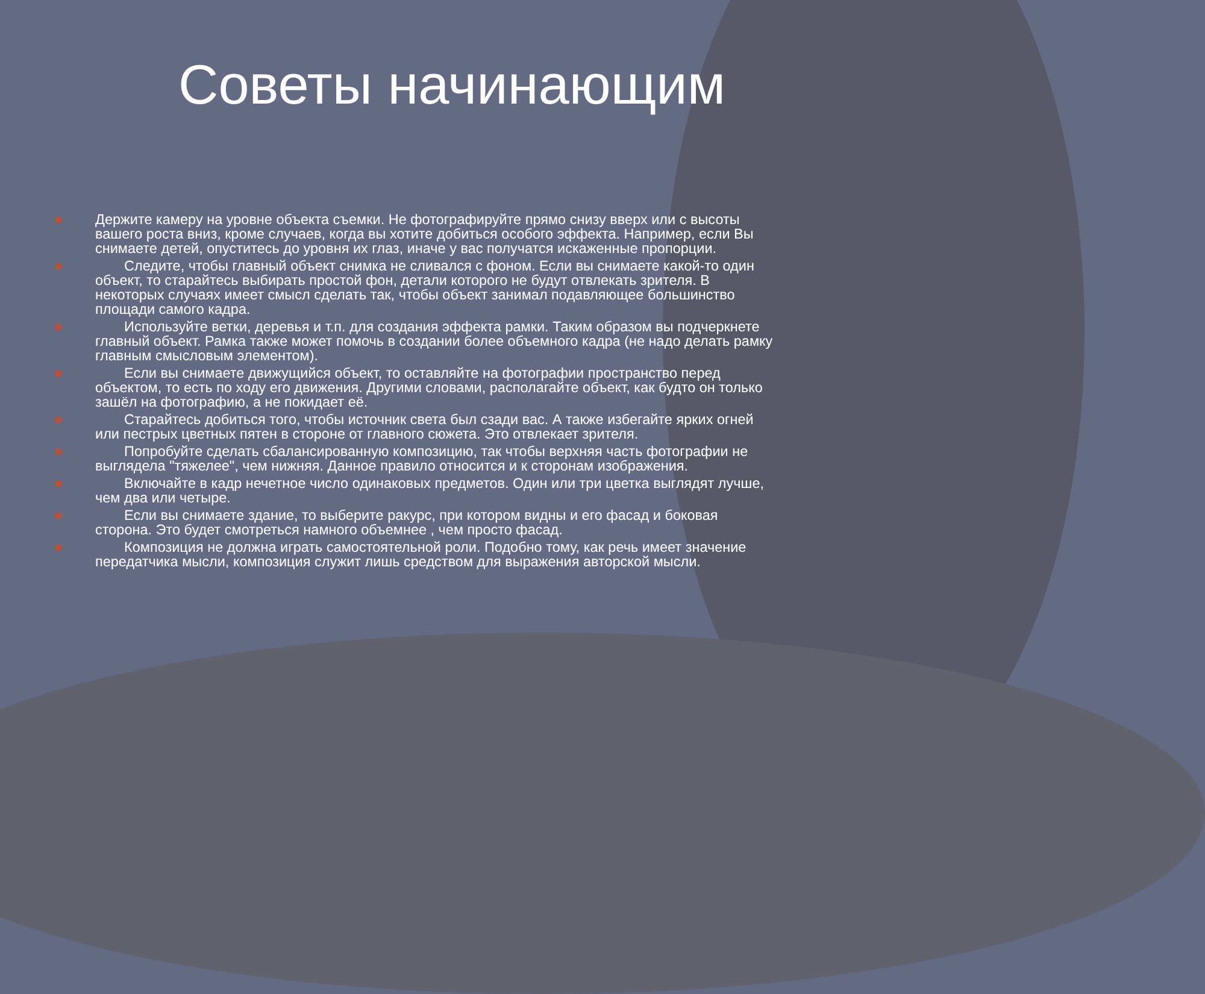Советы начинающим
◉ Держите камеру на уровне объекта съемки. Не фотографируйте прямо снизу вверх или с высоты вашего роста вниз, кроме случаев, когда вы хотите добиться особого эффекта. Например, если Вы снимаете детей, опуститесь до уровня их глаз, иначе у вас получатся искаженные пропорции.
◉ Следите, чтобы главный объект снимка не сливался с фоном. Если вы снимаете какой-то один объект, то старайтесь выбирать простой фон, детали которого не будут отвлекать зрителя. В некоторых случаях имеет смысл сделать так, чтобы объект занимал подавляющее большинство площади самого кадра.
◉ Используйте ветки, деревья и т.п. для создания эффекта рамки. Таким образом вы подчеркнете главный объект. Рамка также может помочь в создании более объемного кадра (не надо делать рамку главным смысловым элементом).
◉ Если вы снимаете движущийся объект, то оставляйте на фотографии пространство перед объектом, то есть по ходу его движения. Другими словами, располагайте объект, как будто он только зашёл на фотографию, а не покидает её.
◉ Старайтесь добиться того, чтобы источник света был сзади вас. А также избегайте ярких огней или пестрых цветных пятен в стороне от главного сюжета. Это отвлекает зрителя.
◉ Попробуйте сделать сбалансированную композицию, так чтобы верхняя часть фотографии не выглядела "тяжелее", чем нижняя. Данное правило относится и к сторонам изображения.
◉ Включайте в кадр нечетное число одинаковых предметов. Один или три цветка выглядят лучше, чем два или четыре.
◉ Если вы снимаете здание, то выберите ракурс, при котором видны и его фасад и боковая сторона. Это будет смотреться намного объемнее , чем просто фасад.
◉ Композиция не должна играть самостоятельной роли. Подобно тому, как речь имеет значение передатчика мысли, композиция служит лишь средством для выражения авторской мысли.